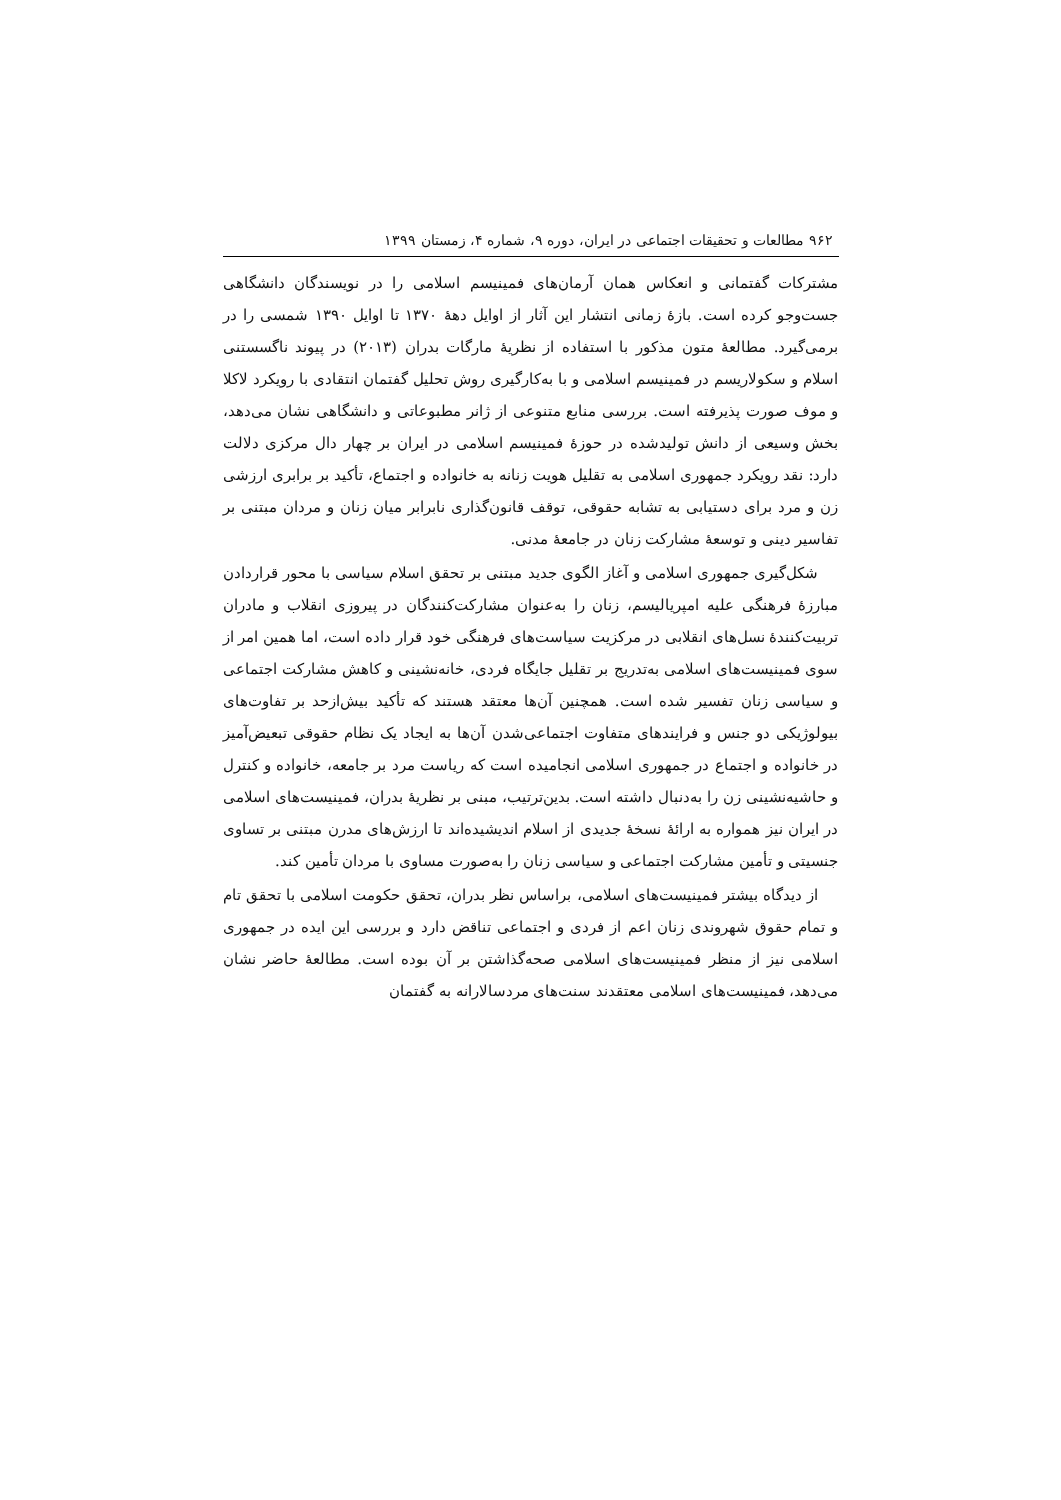۹۶۲ مطالعات و تحقیقات اجتماعی در ایران، دوره ۹، شماره ۴، زمستان ۱۳۹۹
مشترکات گفتمانی و انعکاس همان آرمان‌های فمینیسم اسلامی را در نویسندگان دانشگاهی جست‌وجو کرده است. بازهٔ زمانی انتشار این آثار از اوایل دههٔ ۱۳۷۰ تا اوایل ۱۳۹۰ شمسی را در برمی‌گیرد. مطالعهٔ متون مذکور با استفاده از نظریهٔ مارگات بدران (۲۰۱۳) در پیوند ناگسستنی اسلام و سکولاریسم در فمینیسم اسلامی و با به‌کارگیری روش تحلیل گفتمان انتقادی با رویکرد لاکلا و موف صورت پذیرفته است. بررسی منابع متنوعی از ژانر مطبوعاتی و دانشگاهی نشان می‌دهد، بخش وسیعی از دانش تولیدشده در حوزهٔ فمینیسم اسلامی در ایران بر چهار دال مرکزی دلالت دارد: نقد رویکرد جمهوری اسلامی به تقلیل هویت زنانه به خانواده و اجتماع، تأکید بر برابری ارزشی زن و مرد برای دستیابی به تشابه حقوقی، توقف قانون‌گذاری نابرابر میان زنان و مردان مبتنی بر تفاسیر دینی و توسعهٔ مشارکت زنان در جامعهٔ مدنی.
شکل‌گیری جمهوری اسلامی و آغاز الگوی جدید مبتنی بر تحقق اسلام سیاسی با محور قراردادن مبارزهٔ فرهنگی علیه امپریالیسم، زنان را به‌عنوان مشارکت‌کنندگان در پیروزی انقلاب و مادران تربیت‌کنندهٔ نسل‌های انقلابی در مرکزیت سیاست‌های فرهنگی خود قرار داده است، اما همین امر از سوی فمینیست‌های اسلامی به‌تدریج بر تقلیل جایگاه فردی، خانه‌نشینی و کاهش مشارکت اجتماعی و سیاسی زنان تفسیر شده است. همچنین آن‌ها معتقد هستند که تأکید بیش‌ازحد بر تفاوت‌های بیولوژیکی دو جنس و فرایندهای متفاوت اجتماعی‌شدن آن‌ها به ایجاد یک نظام حقوقی تبعیض‌آمیز در خانواده و اجتماع در جمهوری اسلامی انجامیده است که ریاست مرد بر جامعه، خانواده و کنترل و حاشیه‌نشینی زن را به‌دنبال داشته است. بدین‌ترتیب، مبنی بر نظریهٔ بدران، فمینیست‌های اسلامی در ایران نیز همواره به ارائهٔ نسخهٔ جدیدی از اسلام اندیشیده‌اند تا ارزش‌های مدرن مبتنی بر تساوی جنسیتی و تأمین مشارکت اجتماعی و سیاسی زنان را به‌صورت مساوی با مردان تأمین کند.
از دیدگاه بیشتر فمینیست‌های اسلامی، براساس نظر بدران، تحقق حکومت اسلامی با تحقق تام و تمام حقوق شهروندی زنان اعم از فردی و اجتماعی تناقض دارد و بررسی این ایده در جمهوری اسلامی نیز از منظر فمینیست‌های اسلامی صحه‌گذاشتن بر آن بوده است. مطالعهٔ حاضر نشان می‌دهد، فمینیست‌های اسلامی معتقدند سنت‌های مردسالارانه به گفتمان